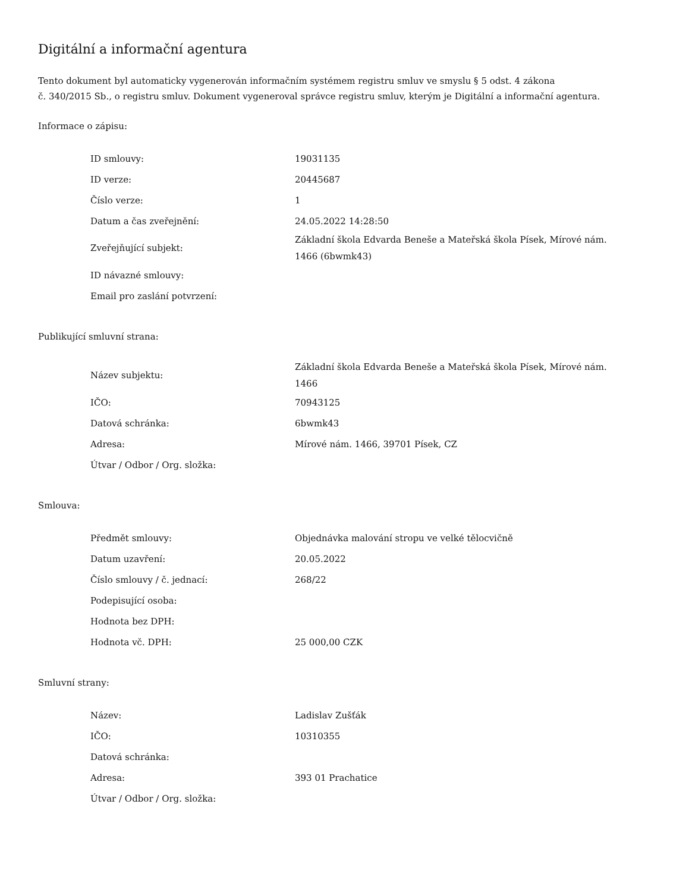Digitální a informační agentura
Tento dokument byl automaticky vygenerován informačním systémem registru smluv ve smyslu § 5 odst. 4 zákona
č. 340/2015 Sb., o registru smluv. Dokument vygeneroval správce registru smluv, kterým je Digitální a informační agentura.
Informace o zápisu:
| ID smlouvy: | 19031135 |
| ID verze: | 20445687 |
| Číslo verze: | 1 |
| Datum a čas zveřejnění: | 24.05.2022 14:28:50 |
| Zveřejňující subjekt: | Základní škola Edvarda Beneše a Mateřská škola Písek, Mírové nám. 1466 (6bwmk43) |
| ID návazné smlouvy: | |
| Email pro zaslání potvrzení: | |
Publikující smluvní strana:
| Název subjektu: | Základní škola Edvarda Beneše a Mateřská škola Písek, Mírové nám. 1466 |
| IČO: | 70943125 |
| Datová schránka: | 6bwmk43 |
| Adresa: | Mírové nám. 1466, 39701 Písek, CZ |
| Útvar / Odbor / Org. složka: | |
Smlouva:
| Předmět smlouvy: | Objednávka malování stropu ve velké tělocvičně |
| Datum uzavření: | 20.05.2022 |
| Číslo smlouvy / č. jednací: | 268/22 |
| Podepisující osoba: | |
| Hodnota bez DPH: | |
| Hodnota vč. DPH: | 25 000,00 CZK |
Smluvní strany:
| Název: | Ladislav Zušťák |
| IČO: | 10310355 |
| Datová schránka: | |
| Adresa: | 393 01 Prachatice |
| Útvar / Odbor / Org. složka: | |